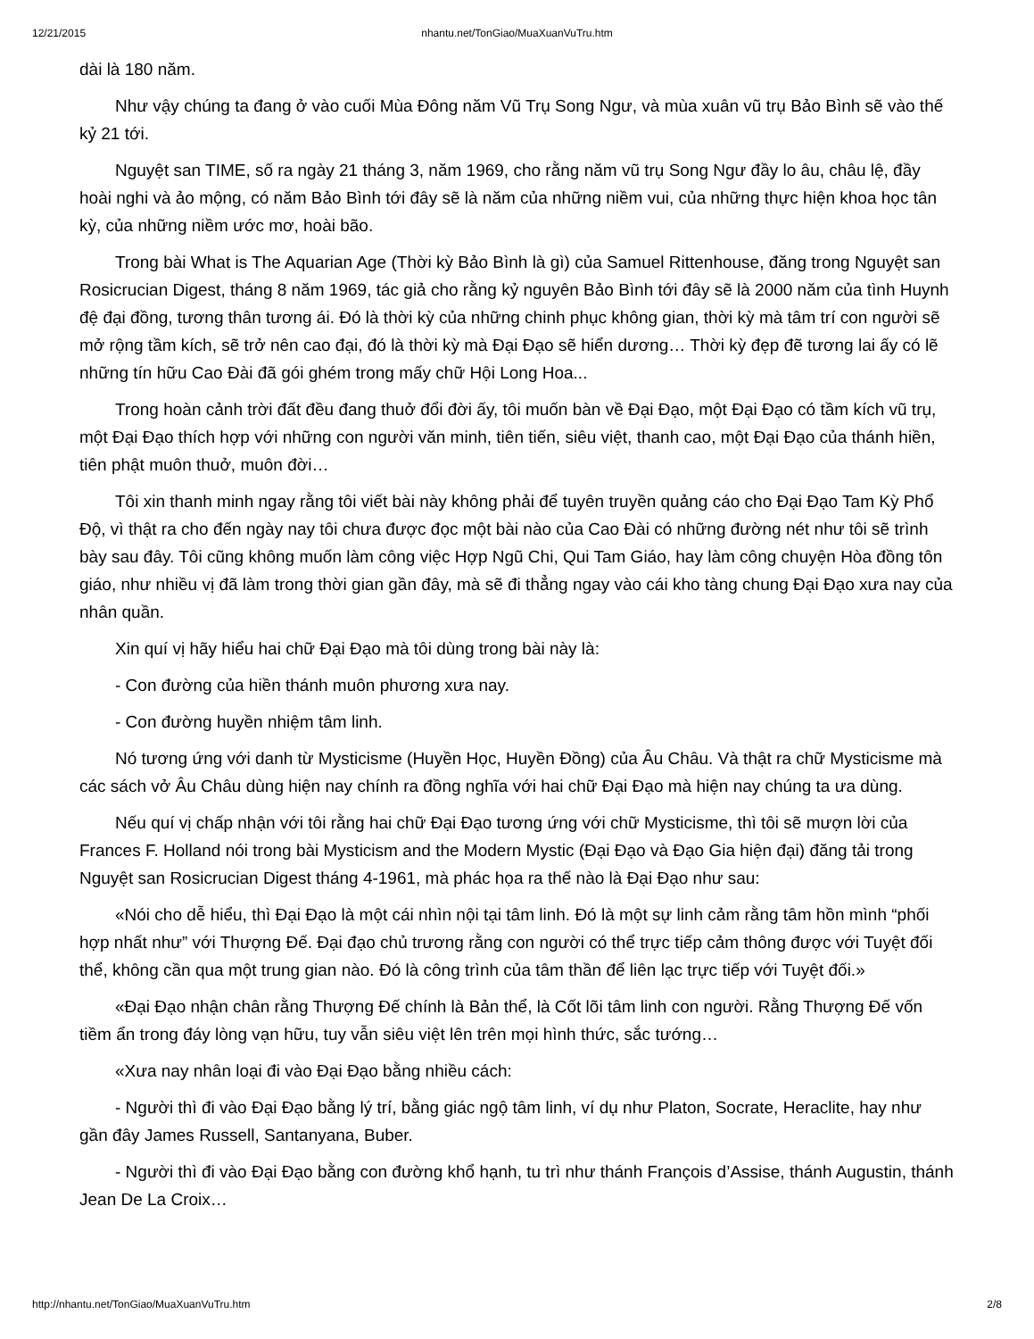12/21/2015 nhantu.net/TonGiao/MuaXuanVuTru.htm
dài là 180 năm.
Như vậy chúng ta đang ở vào cuối Mùa Đông năm Vũ Trụ Song Ngư, và mùa xuân vũ trụ Bảo Bình sẽ vào thế kỷ 21 tới.
Nguyệt san TIME, số ra ngày 21 tháng 3, năm 1969, cho rằng năm vũ trụ Song Ngư đầy lo âu, châu lệ, đầy hoài nghi và ảo mộng, có năm Bảo Bình tới đây sẽ là năm của những niềm vui, của những thực hiện khoa học tân kỳ, của những niềm ước mơ, hoài bão.
Trong bài What is The Aquarian Age (Thời kỳ Bảo Bình là gì) của Samuel Rittenhouse, đăng trong Nguyệt san Rosicrucian Digest, tháng 8 năm 1969, tác giả cho rằng kỷ nguyên Bảo Bình tới đây sẽ là 2000 năm của tình Huynh đệ đại đồng, tương thân tương ái. Đó là thời kỳ của những chinh phục không gian, thời kỳ mà tâm trí con người sẽ mở rộng tầm kích, sẽ trở nên cao đại, đó là thời kỳ mà Đại Đạo sẽ hiển dương… Thời kỳ đẹp đẽ tương lai ấy có lẽ những tín hữu Cao Đài đã gói ghém trong mấy chữ Hội Long Hoa...
Trong hoàn cảnh trời đất đều đang thuở đổi đời ấy, tôi muốn bàn về Đại Đạo, một Đại Đạo có tầm kích vũ trụ, một Đại Đạo thích hợp với những con người văn minh, tiên tiến, siêu việt, thanh cao, một Đại Đạo của thánh hiền, tiên phật muôn thuở, muôn đời…
Tôi xin thanh minh ngay rằng tôi viết bài này không phải để tuyên truyền quảng cáo cho Đại Đạo Tam Kỳ Phổ Độ, vì thật ra cho đến ngày nay tôi chưa được đọc một bài nào của Cao Đài có những đường nét như tôi sẽ trình bày sau đây. Tôi cũng không muốn làm công việc Hợp Ngũ Chi, Qui Tam Giáo, hay làm công chuyện Hòa đồng tôn giáo, như nhiều vị đã làm trong thời gian gần đây, mà sẽ đi thẳng ngay vào cái kho tàng chung Đại Đạo xưa nay của nhân quần.
Xin quí vị hãy hiểu hai chữ Đại Đạo mà tôi dùng trong bài này là:
- Con đường của hiền thánh muôn phương xưa nay.
- Con đường huyền nhiệm tâm linh.
Nó tương ứng với danh từ Mysticisme (Huyền Học, Huyền Đồng) của Âu Châu. Và thật ra chữ Mysticisme mà các sách vở Âu Châu dùng hiện nay chính ra đồng nghĩa với hai chữ Đại Đạo mà hiện nay chúng ta ưa dùng.
Nếu quí vị chấp nhận với tôi rằng hai chữ Đại Đạo tương ứng với chữ Mysticisme, thì tôi sẽ mượn lời của Frances F. Holland nói trong bài Mysticism and the Modern Mystic (Đại Đạo và Đạo Gia hiện đại) đăng tải trong Nguyệt san Rosicrucian Digest tháng 4-1961, mà phác họa ra thế nào là Đại Đạo như sau:
«Nói cho dễ hiểu, thì Đại Đạo là một cái nhìn nội tại tâm linh. Đó là một sự linh cảm rằng tâm hồn mình “phối hợp nhất như” với Thượng Đế. Đại đạo chủ trương rằng con người có thể trực tiếp cảm thông được với Tuyệt đối thể, không cần qua một trung gian nào. Đó là công trình của tâm thần để liên lạc trực tiếp với Tuyệt đối.»
«Đại Đạo nhận chân rằng Thượng Đế chính là Bản thể, là Cốt lõi tâm linh con người. Rằng Thượng Đế vốn tiềm ẩn trong đáy lòng vạn hữu, tuy vẫn siêu việt lên trên mọi hình thức, sắc tướng…
«Xưa nay nhân loại đi vào Đại Đạo bằng nhiều cách:
- Người thì đi vào Đại Đạo bằng lý trí, bằng giác ngộ tâm linh, ví dụ như Platon, Socrate, Heraclite, hay như gần đây James Russell, Santanyana, Buber.
- Người thì đi vào Đại Đạo bằng con đường khổ hạnh, tu trì như thánh François d’Assise, thánh Augustin, thánh Jean De La Croix…
http://nhantu.net/TonGiao/MuaXuanVuTru.htm 2/8